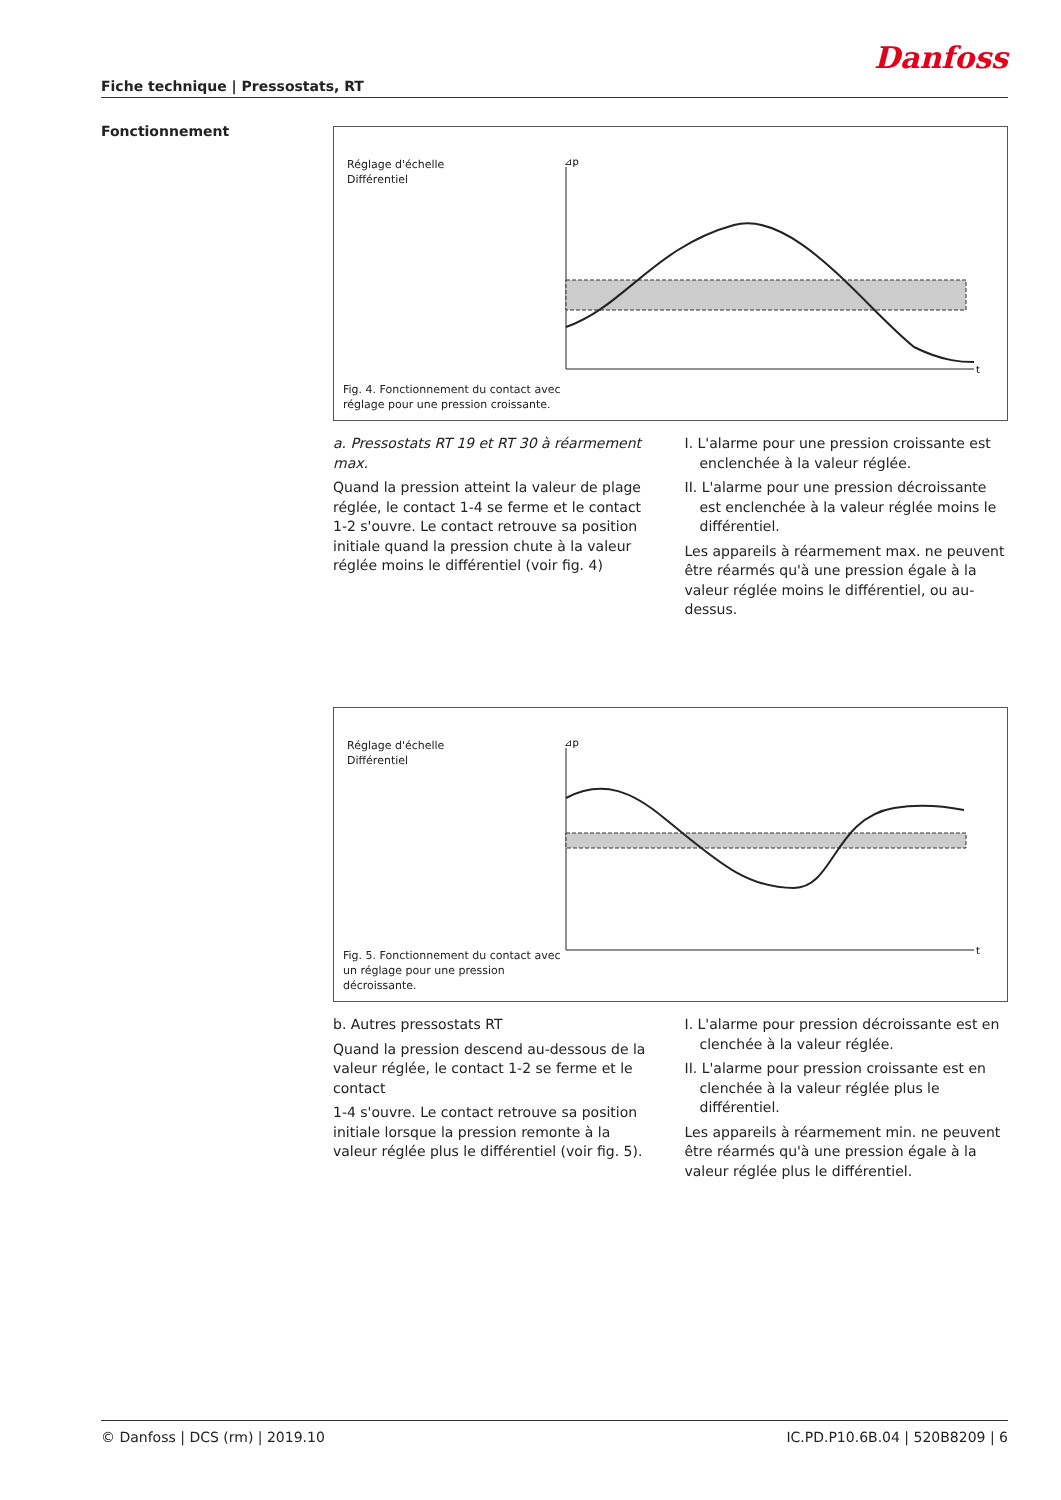Danfoss
Fiche technique | Pressostats, RT
Fonctionnement
Réglage d'échelle
Différentiel
⊿p
t
Fig. 4. Fonctionnement du contact avec réglage pour une pression croissante.
a. Pressostats RT 19 et RT 30 à réarmement max.
Quand la pression atteint la valeur de plage réglée, le contact 1-4 se ferme et le contact 1-2 s'ouvre. Le contact retrouve sa position initiale quand la pression chute à la valeur réglée moins le différentiel (voir fig. 4)
I. L'alarme pour une pression croissante est enclenchée à la valeur réglée.
II. L'alarme pour une pression décroissante est enclenchée à la valeur réglée moins le différentiel.
Les appareils à réarmement max. ne peuvent être réarmés qu'à une pression égale à la valeur réglée moins le différentiel, ou au-dessus.
Réglage d'échelle
Différentiel
⊿p
t
Fig. 5. Fonctionnement du contact avec un réglage pour une pression décroissante.
b. Autres pressostats RT
Quand la pression descend au-dessous de la valeur réglée, le contact 1-2 se ferme et le contact
1-4 s'ouvre. Le contact retrouve sa position initiale lorsque la pression remonte à la valeur réglée plus le différentiel (voir fig. 5).
I. L'alarme pour pression décroissante est en clenchée à la valeur réglée.
II. L'alarme pour pression croissante est en clenchée à la valeur réglée plus le différentiel.
Les appareils à réarmement min. ne peuvent être réarmés qu'à une pression égale à la valeur réglée plus le différentiel.
© Danfoss | DCS (rm) | 2019.10 IC.PD.P10.6B.04 | 520B8209 | 6